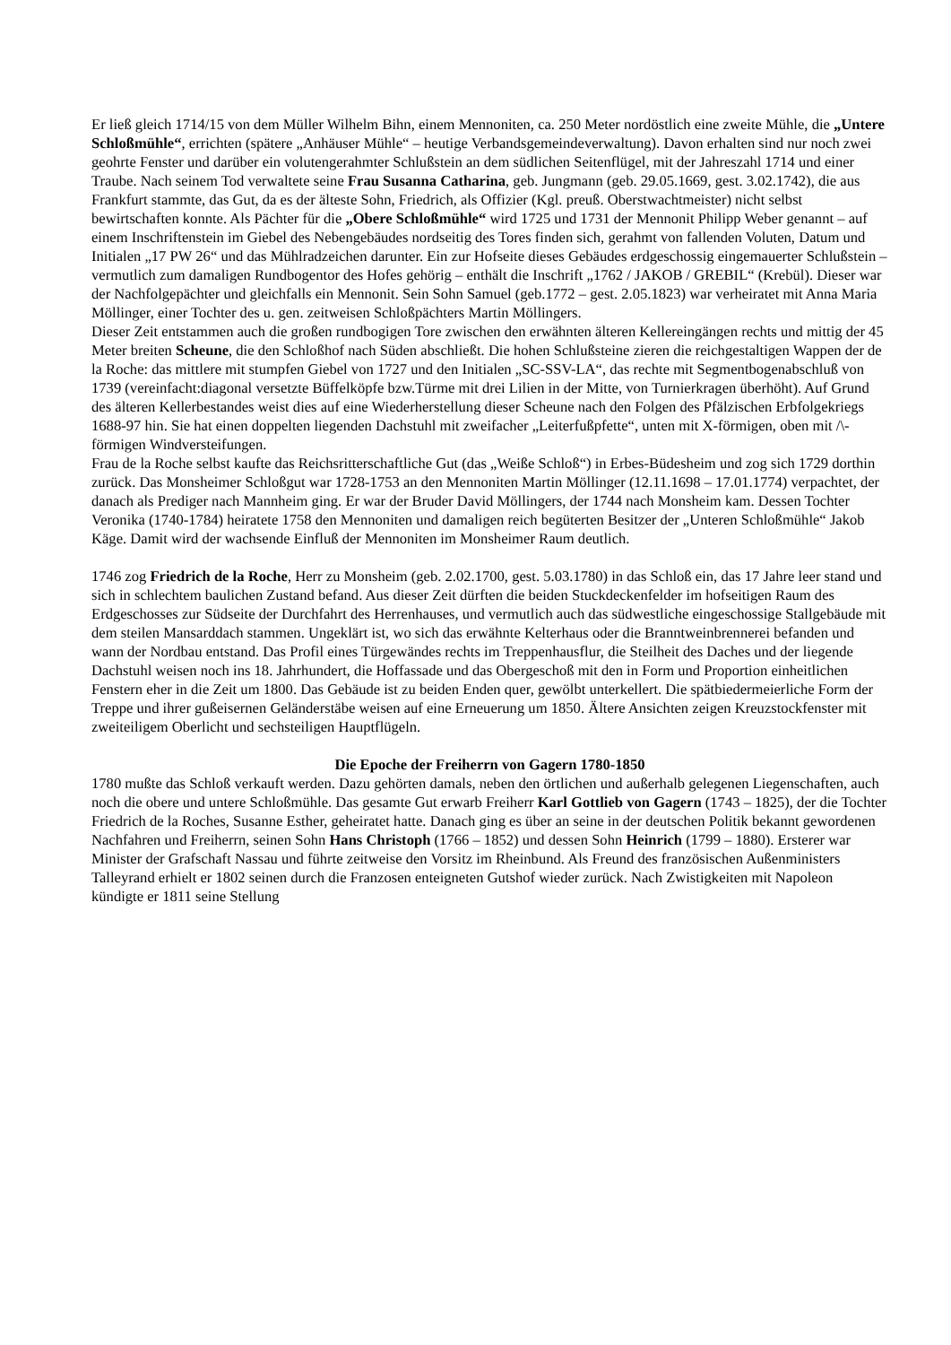Er ließ gleich 1714/15 von dem Müller Wilhelm Bihn, einem Mennoniten, ca. 250 Meter nordöstlich eine zweite Mühle, die „Untere Schloßmühle“, errichten (spätere „Anhäuser Mühle“ – heutige Verbandsgemeindeverwaltung). Davon erhalten sind nur noch zwei geohrte Fenster und darüber ein volutengerahmter Schlußstein an dem südlichen Seitenflügel, mit der Jahreszahl 1714 und einer Traube. Nach seinem Tod verwaltete seine Frau Susanna Catharina, geb. Jungmann (geb. 29.05.1669, gest. 3.02.1742), die aus Frankfurt stammte, das Gut, da es der älteste Sohn, Friedrich, als Offizier (Kgl. preuß. Oberstwachtmeister) nicht selbst bewirtschaften konnte. Als Pächter für die „Obere Schloßmühle“ wird 1725 und 1731 der Mennonit Philipp Weber genannt – auf einem Inschriftenstein im Giebel des Nebengebäudes nordseitig des Tores finden sich, gerahmt von fallenden Voluten, Datum und Initialen „17 PW 26“ und das Mühlradzeichen darunter. Ein zur Hofseite dieses Gebäudes erdgeschossig eingemauerter Schlußstein – vermutlich zum damaligen Rundbogentor des Hofes gehörig – enthält die Inschrift „1762 / JAKOB / GREBIL“ (Krebül). Dieser war der Nachfolgepächter und gleichfalls ein Mennonit. Sein Sohn Samuel (geb.1772 – gest. 2.05.1823) war verheiratet mit Anna Maria Möllinger, einer Tochter des u. gen. zeitweisen Schloßpächters Martin Möllingers.
Dieser Zeit entstammen auch die großen rundbogigen Tore zwischen den erwähnten älteren Kellereingängen rechts und mittig der 45 Meter breiten Scheune, die den Schloßhof nach Süden abschließt. Die hohen Schlußsteine zieren die reichgestaltigen Wappen der de la Roche: das mittlere mit stumpfen Giebel von 1727 und den Initialen „SC-SSV-LA“, das rechte mit Segmentbogenabschluß von 1739 (vereinfacht:diagonal versetzte Büffelköpfe bzw.Türme mit drei Lilien in der Mitte, von Turnierkragen überhöht). Auf Grund des älteren Kellerbestandes weist dies auf eine Wiederherstellung dieser Scheune nach den Folgen des Pfälzischen Erbfolgekriegs 1688-97 hin. Sie hat einen doppelten liegenden Dachstuhl mit zweifacher „Leiterfußpfette“, unten mit X-förmigen, oben mit /\-förmigen Windversteifungen.
Frau de la Roche selbst kaufte das Reichsritterschaftliche Gut (das „Weiße Schloß“) in Erbes-Büdesheim und zog sich 1729 dorthin zurück. Das Monsheimer Schloßgut war 1728-1753 an den Mennoniten Martin Möllinger (12.11.1698 – 17.01.1774) verpachtet, der danach als Prediger nach Mannheim ging. Er war der Bruder David Möllingers, der 1744 nach Monsheim kam. Dessen Tochter Veronika (1740-1784) heiratete 1758 den Mennoniten und damaligen reich begüterten Besitzer der „Unteren Schloßmühle“ Jakob Käge. Damit wird der wachsende Einfluß der Mennoniten im Monsheimer Raum deutlich.
1746 zog Friedrich de la Roche, Herr zu Monsheim (geb. 2.02.1700, gest. 5.03.1780) in das Schloß ein, das 17 Jahre leer stand und sich in schlechtem baulichen Zustand befand. Aus dieser Zeit dürften die beiden Stuckdeckenfelder im hofseitigen Raum des Erdgeschosses zur Südseite der Durchfahrt des Herrenhauses, und vermutlich auch das südwestliche eingeschossige Stallgebäude mit dem steilen Mansarddach stammen. Ungeklärt ist, wo sich das erwähnte Kelterhaus oder die Branntweinbrennerei befanden und wann der Nordbau entstand. Das Profil eines Türgewändes rechts im Treppenhausflur, die Steilheit des Daches und der liegende Dachstuhl weisen noch ins 18. Jahrhundert, die Hoffassade und das Obergeschoß mit den in Form und Proportion einheitlichen Fenstern eher in die Zeit um 1800. Das Gebäude ist zu beiden Enden quer, gewölbt unterkellert. Die spätbiedermeierliche Form der Treppe und ihrer gußeisernen Geländerstäbe weisen auf eine Erneuerung um 1850. Ältere Ansichten zeigen Kreuzstockfenster mit zweiteiligem Oberlicht und sechsteiligen Hauptflügeln.
Die Epoche der Freiherrn von Gagern 1780-1850
1780 mußte das Schloß verkauft werden. Dazu gehörten damals, neben den örtlichen und außerhalb gelegenen Liegenschaften, auch noch die obere und untere Schloßmühle. Das gesamte Gut erwarb Freiherr Karl Gottlieb von Gagern (1743 – 1825), der die Tochter Friedrich de la Roches, Susanne Esther, geheiratet hatte. Danach ging es über an seine in der deutschen Politik bekannt gewordenen Nachfahren und Freiherrn, seinen Sohn Hans Christoph (1766 – 1852) und dessen Sohn Heinrich (1799 – 1880). Ersterer war Minister der Grafschaft Nassau und führte zeitweise den Vorsitz im Rheinbund. Als Freund des französischen Außenministers Talleyrand erhielt er 1802 seinen durch die Franzosen enteigneten Gutshof wieder zurück. Nach Zwistigkeiten mit Napoleon kündigte er 1811 seine Stellung